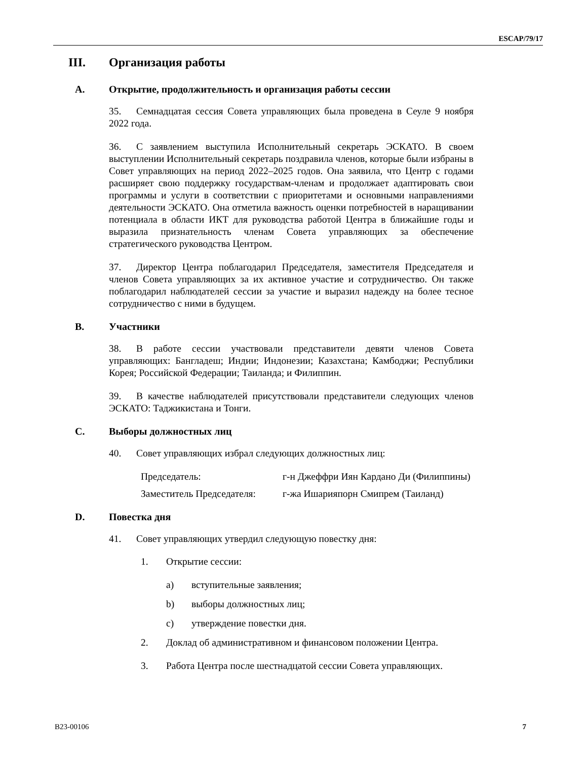ESCAP/79/17
III. Организация работы
A. Открытие, продолжительность и организация работы сессии
35. Семнадцатая сессия Совета управляющих была проведена в Сеуле 9 ноября 2022 года.
36. С заявлением выступила Исполнительный секретарь ЭСКАТО. В своем выступлении Исполнительный секретарь поздравила членов, которые были избраны в Совет управляющих на период 2022–2025 годов. Она заявила, что Центр с годами расширяет свою поддержку государствам-членам и продолжает адаптировать свои программы и услуги в соответствии с приоритетами и основными направлениями деятельности ЭСКАТО. Она отметила важность оценки потребностей в наращивании потенциала в области ИКТ для руководства работой Центра в ближайшие годы и выразила признательность членам Совета управляющих за обеспечение стратегического руководства Центром.
37. Директор Центра поблагодарил Председателя, заместителя Председателя и членов Совета управляющих за их активное участие и сотрудничество. Он также поблагодарил наблюдателей сессии за участие и выразил надежду на более тесное сотрудничество с ними в будущем.
B. Участники
38. В работе сессии участвовали представители девяти членов Совета управляющих: Бангладеш; Индии; Индонезии; Казахстана; Камбоджи; Республики Корея; Российской Федерации; Таиланда; и Филиппин.
39. В качестве наблюдателей присутствовали представители следующих членов ЭСКАТО: Таджикистана и Тонги.
C. Выборы должностных лиц
40. Совет управляющих избрал следующих должностных лиц:
Председатель: г-н Джеффри Иян Кардано Ди (Филиппины)
Заместитель Председателя: г-жа Ишарияпорн Смипрем (Таиланд)
D. Повестка дня
41. Совет управляющих утвердил следующую повестку дня:
1. Открытие сессии:
a) вступительные заявления;
b) выборы должностных лиц;
c) утверждение повестки дня.
2. Доклад об административном и финансовом положении Центра.
3. Работа Центра после шестнадцатой сессии Совета управляющих.
B23-00106 7